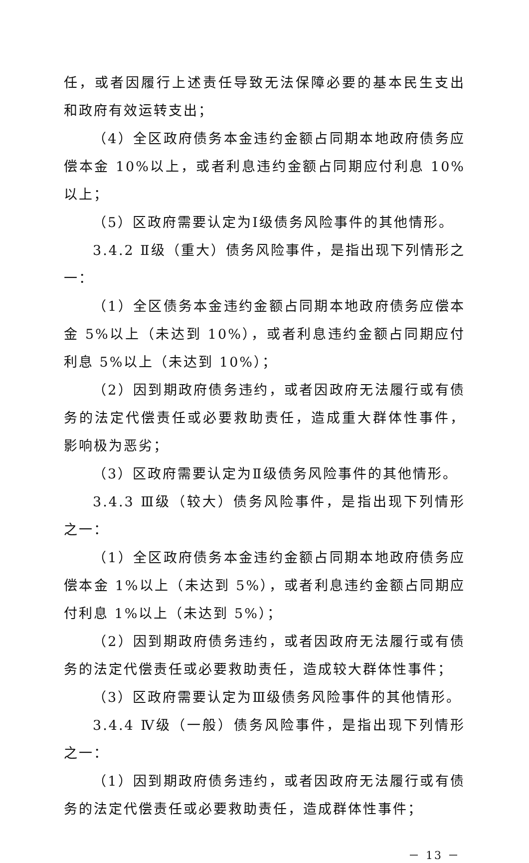任，或者因履行上述责任导致无法保障必要的基本民生支出和政府有效运转支出；
（4）全区政府债务本金违约金额占同期本地政府债务应偿本金 10%以上，或者利息违约金额占同期应付利息 10%以上；
（5）区政府需要认定为Ⅰ级债务风险事件的其他情形。
3.4.2 Ⅱ级（重大）债务风险事件，是指出现下列情形之一：
（1）全区债务本金违约金额占同期本地政府债务应偿本金 5%以上（未达到 10%），或者利息违约金额占同期应付利息 5%以上（未达到 10%）；
（2）因到期政府债务违约，或者因政府无法履行或有债务的法定代偿责任或必要救助责任，造成重大群体性事件，影响极为恶劣；
（3）区政府需要认定为Ⅱ级债务风险事件的其他情形。
3.4.3 Ⅲ级（较大）债务风险事件，是指出现下列情形之一：
（1）全区政府债务本金违约金额占同期本地政府债务应偿本金 1%以上（未达到 5%），或者利息违约金额占同期应付利息 1%以上（未达到 5%）；
（2）因到期政府债务违约，或者因政府无法履行或有债务的法定代偿责任或必要救助责任，造成较大群体性事件；
（3）区政府需要认定为Ⅲ级债务风险事件的其他情形。
3.4.4 Ⅳ级（一般）债务风险事件，是指出现下列情形之一：
（1）因到期政府债务违约，或者因政府无法履行或有债务的法定代偿责任或必要救助责任，造成群体性事件；
－ 13 －